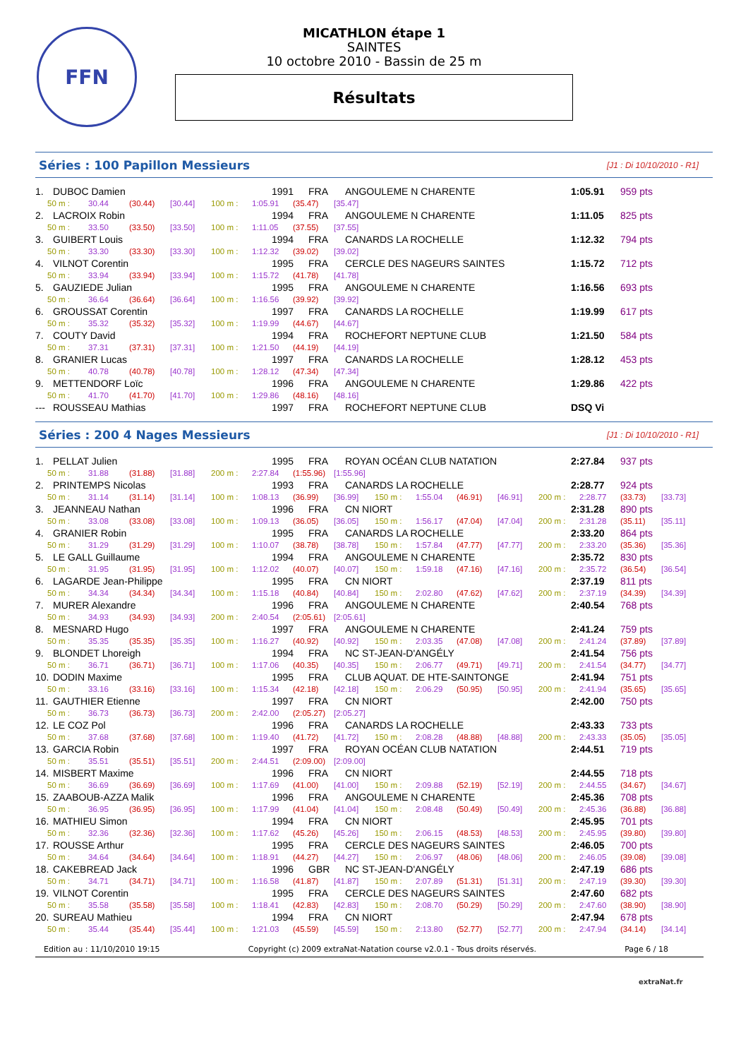FFN
MICATHLON étape 1
SAINTES
10 octobre 2010 - Bassin de 25 m
Résultats
Séries : 100 Papillon Messieurs
[J1 : Di 10/10/2010 - R1]
| 1. | DUBOC Damien | 1991 | FRA | ANGOULEME N CHARENTE | 1:05.91 | 959 pts |
| 50 m : 30.44 (30.44) [30.44] 100 m : 1:05.91 (35.47) [35.47] | | | | | | |
| 2. | LACROIX Robin | 1994 | FRA | ANGOULEME N CHARENTE | 1:11.05 | 825 pts |
| 50 m : 33.50 (33.50) [33.50] 100 m : 1:11.05 (37.55) [37.55] | | | | | | |
| 3. | GUIBERT Louis | 1994 | FRA | CANARDS LA ROCHELLE | 1:12.32 | 794 pts |
| 50 m : 33.30 (33.30) [33.30] 100 m : 1:12.32 (39.02) [39.02] | | | | | | |
| 4. | VILNOT Corentin | 1995 | FRA | CERCLE DES NAGEURS SAINTES | 1:15.72 | 712 pts |
| 50 m : 33.94 (33.94) [33.94] 100 m : 1:15.72 (41.78) [41.78] | | | | | | |
| 5. | GAUZIEDE Julian | 1995 | FRA | ANGOULEME N CHARENTE | 1:16.56 | 693 pts |
| 50 m : 36.64 (36.64) [36.64] 100 m : 1:16.56 (39.92) [39.92] | | | | | | |
| 6. | GROUSSAT Corentin | 1997 | FRA | CANARDS LA ROCHELLE | 1:19.99 | 617 pts |
| 50 m : 35.32 (35.32) [35.32] 100 m : 1:19.99 (44.67) [44.67] | | | | | | |
| 7. | COUTY David | 1994 | FRA | ROCHEFORT NEPTUNE CLUB | 1:21.50 | 584 pts |
| 50 m : 37.31 (37.31) [37.31] 100 m : 1:21.50 (44.19) [44.19] | | | | | | |
| 8. | GRANIER Lucas | 1997 | FRA | CANARDS LA ROCHELLE | 1:28.12 | 453 pts |
| 50 m : 40.78 (40.78) [40.78] 100 m : 1:28.12 (47.34) [47.34] | | | | | | |
| 9. | METTENDORF Loïc | 1996 | FRA | ANGOULEME N CHARENTE | 1:29.86 | 422 pts |
| 50 m : 41.70 (41.70) [41.70] 100 m : 1:29.86 (48.16) [48.16] | | | | | | |
| --- | ROUSSEAU Mathias | 1997 | FRA | ROCHEFORT NEPTUNE CLUB | DSQ Vi | |
Séries : 200 4 Nages Messieurs
[J1 : Di 10/10/2010 - R1]
| 1. | PELLAT Julien | 1995 | FRA | ROYAN OCÉAN CLUB NATATION | 2:27.84 | 937 pts |
| 50 m : 31.88 (31.88) [31.88] 200 m : 2:27.84 (1:55.96) [1:55.96] | | | | | | |
| 2. | PRINTEMPS Nicolas | 1993 | FRA | CANARDS LA ROCHELLE | 2:28.77 | 924 pts |
| 50 m : 31.14 (31.14) [31.14] 100 m : 1:08.13 (36.99) [36.99] 150 m : 1:55.04 (46.91) [46.91] 200 m : 2:28.77 (33.73) [33.73] | | | | | | |
| 3. | JEANNEAU Nathan | 1996 | FRA | CN NIORT | 2:31.28 | 890 pts |
| 50 m : 33.08 (33.08) [33.08] 100 m : 1:09.13 (36.05) [36.05] 150 m : 1:56.17 (47.04) [47.04] 200 m : 2:31.28 (35.11) [35.11] | | | | | | |
| 4. | GRANIER Robin | 1995 | FRA | CANARDS LA ROCHELLE | 2:33.20 | 864 pts |
| 50 m : 31.29 (31.29) [31.29] 100 m : 1:10.07 (38.78) [38.78] 150 m : 1:57.84 (47.77) [47.77] 200 m : 2:33.20 (35.36) [35.36] | | | | | | |
| 5. | LE GALL Guillaume | 1994 | FRA | ANGOULEME N CHARENTE | 2:35.72 | 830 pts |
| 50 m : 31.95 (31.95) [31.95] 100 m : 1:12.02 (40.07) [40.07] 150 m : 1:59.18 (47.16) [47.16] 200 m : 2:35.72 (36.54) [36.54] | | | | | | |
| 6. | LAGARDE Jean-Philippe | 1995 | FRA | CN NIORT | 2:37.19 | 811 pts |
| 50 m : 34.34 (34.34) [34.34] 100 m : 1:15.18 (40.84) [40.84] 150 m : 2:02.80 (47.62) [47.62] 200 m : 2:37.19 (34.39) [34.39] | | | | | | |
| 7. | MURER Alexandre | 1996 | FRA | ANGOULEME N CHARENTE | 2:40.54 | 768 pts |
| 50 m : 34.93 (34.93) [34.93] 200 m : 2:40.54 (2:05.61) [2:05.61] | | | | | | |
| 8. | MESNARD Hugo | 1997 | FRA | ANGOULEME N CHARENTE | 2:41.24 | 759 pts |
| 50 m : 35.35 (35.35) [35.35] 100 m : 1:16.27 (40.92) [40.92] 150 m : 2:03.35 (47.08) [47.08] 200 m : 2:41.24 (37.89) [37.89] | | | | | | |
| 9. | BLONDET Lhoreigh | 1994 | FRA | NC ST-JEAN-D'ANGÉLY | 2:41.54 | 756 pts |
| 50 m : 36.71 (36.71) [36.71] 100 m : 1:17.06 (40.35) [40.35] 150 m : 2:06.77 (49.71) [49.71] 200 m : 2:41.54 (34.77) [34.77] | | | | | | |
| 10. | DODIN Maxime | 1995 | FRA | CLUB AQUAT. DE HTE-SAINTONGE | 2:41.94 | 751 pts |
| 50 m : 33.16 (33.16) [33.16] 100 m : 1:15.34 (42.18) [42.18] 150 m : 2:06.29 (50.95) [50.95] 200 m : 2:41.94 (35.65) [35.65] | | | | | | |
| 11. | GAUTHIER Etienne | 1997 | FRA | CN NIORT | 2:42.00 | 750 pts |
| 50 m : 36.73 (36.73) [36.73] 200 m : 2:42.00 (2:05.27) [2:05.27] | | | | | | |
| 12. | LE COZ Pol | 1996 | FRA | CANARDS LA ROCHELLE | 2:43.33 | 733 pts |
| 50 m : 37.68 (37.68) [37.68] 100 m : 1:19.40 (41.72) [41.72] 150 m : 2:08.28 (48.88) [48.88] 200 m : 2:43.33 (35.05) [35.05] | | | | | | |
| 13. | GARCIA Robin | 1997 | FRA | ROYAN OCÉAN CLUB NATATION | 2:44.51 | 719 pts |
| 50 m : 35.51 (35.51) [35.51] 200 m : 2:44.51 (2:09.00) [2:09.00] | | | | | | |
| 14. | MISBERT Maxime | 1996 | FRA | CN NIORT | 2:44.55 | 718 pts |
| 50 m : 36.69 (36.69) [36.69] 100 m : 1:17.69 (41.00) [41.00] 150 m : 2:09.88 (52.19) [52.19] 200 m : 2:44.55 (34.67) [34.67] | | | | | | |
| 15. | ZAABOUB-AZZA Malik | 1996 | FRA | ANGOULEME N CHARENTE | 2:45.36 | 708 pts |
| 50 m : 36.95 (36.95) [36.95] 100 m : 1:17.99 (41.04) [41.04] 150 m : 2:08.48 (50.49) [50.49] 200 m : 2:45.36 (36.88) [36.88] | | | | | | |
| 16. | MATHIEU Simon | 1994 | FRA | CN NIORT | 2:45.95 | 701 pts |
| 50 m : 32.36 (32.36) [32.36] 100 m : 1:17.62 (45.26) [45.26] 150 m : 2:06.15 (48.53) [48.53] 200 m : 2:45.95 (39.80) [39.80] | | | | | | |
| 17. | ROUSSE Arthur | 1995 | FRA | CERCLE DES NAGEURS SAINTES | 2:46.05 | 700 pts |
| 50 m : 34.64 (34.64) [34.64] 100 m : 1:18.91 (44.27) [44.27] 150 m : 2:06.97 (48.06) [48.06] 200 m : 2:46.05 (39.08) [39.08] | | | | | | |
| 18. | CAKEBREAD Jack | 1996 | GBR | NC ST-JEAN-D'ANGÉLY | 2:47.19 | 686 pts |
| 50 m : 34.71 (34.71) [34.71] 100 m : 1:16.58 (41.87) [41.87] 150 m : 2:07.89 (51.31) [51.31] 200 m : 2:47.19 (39.30) [39.30] | | | | | | |
| 19. | VILNOT Corentin | 1995 | FRA | CERCLE DES NAGEURS SAINTES | 2:47.60 | 682 pts |
| 50 m : 35.58 (35.58) [35.58] 100 m : 1:18.41 (42.83) [42.83] 150 m : 2:08.70 (50.29) [50.29] 200 m : 2:47.60 (38.90) [38.90] | | | | | | |
| 20. | SUREAU Mathieu | 1994 | FRA | CN NIORT | 2:47.94 | 678 pts |
| 50 m : 35.44 (35.44) [35.44] 100 m : 1:21.03 (45.59) [45.59] 150 m : 2:13.80 (52.77) [52.77] 200 m : 2:47.94 (34.14) [34.14] | | | | | | |
Edition au : 11/10/2010 19:15 Copyright (c) 2009 extraNat-Natation course v2.0.1 - Tous droits réservés. Page 6 / 18
extraNat.fr